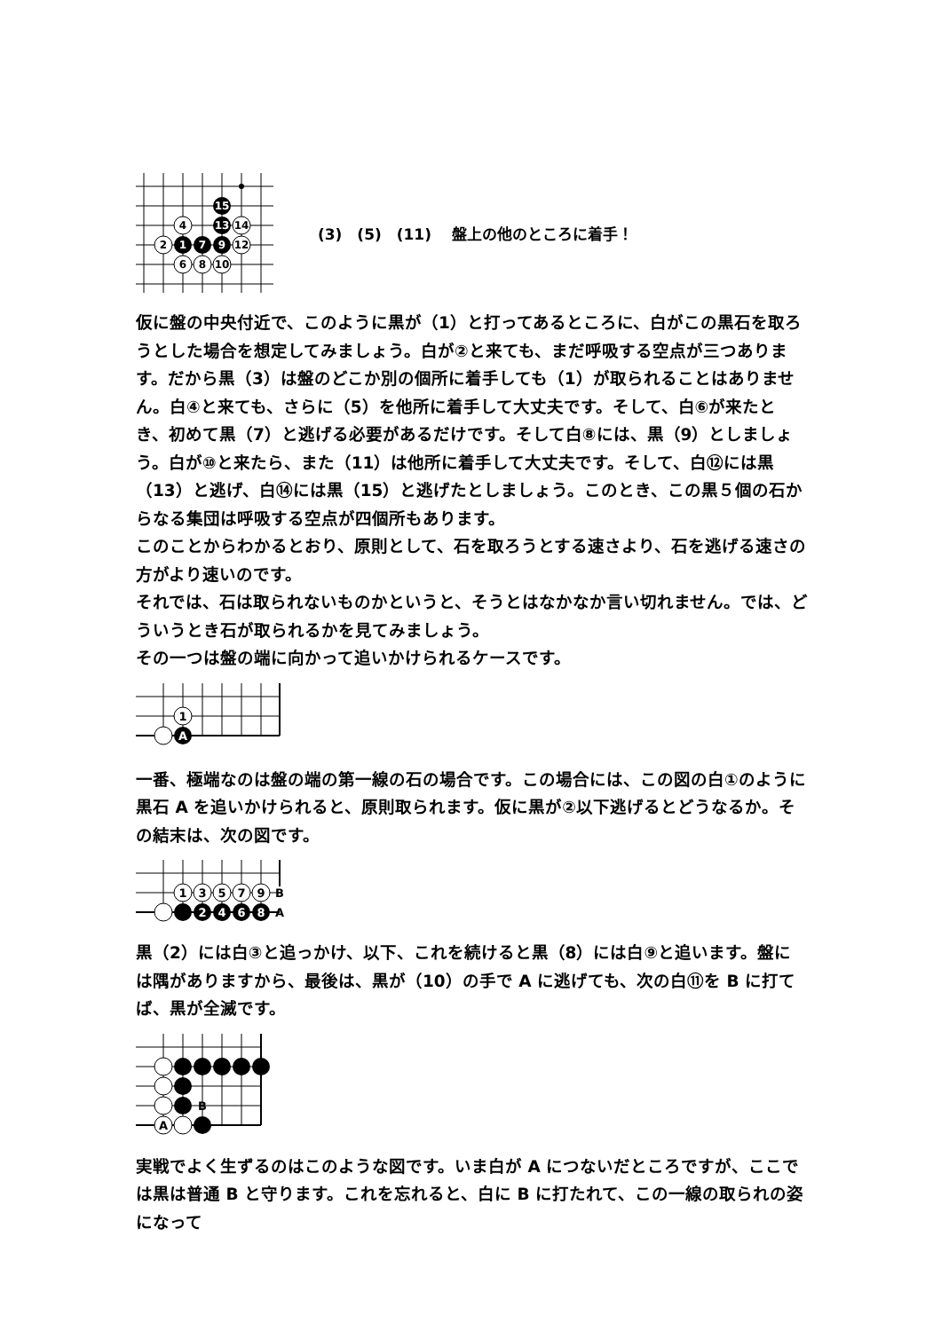15
4
13
14
2
1
7
9
12
6
8
10
(3)　(5)　(11)　 盤上の他のところに着手！
仮に盤の中央付近で、このように黒が（1）と打ってあるところに、白がこの黒石を取ろうとした場合を想定してみましょう。白が②と来ても、まだ呼吸する空点が三つあります。だから黒（3）は盤のどこか別の個所に着手しても（1）が取られることはありません。白④と来ても、さらに（5）を他所に着手して大丈夫です。そして、白⑥が来たとき、初めて黒（7）と逃げる必要があるだけです。そして白⑧には、黒（9）としましょう。白が⑩と来たら、また（11）は他所に着手して大丈夫です。そして、白⑫には黒（13）と逃げ、白⑭には黒（15）と逃げたとしましょう。このとき、この黒５個の石からなる集団は呼吸する空点が四個所もあります。
このことからわかるとおり、原則として、石を取ろうとする速さより、石を逃げる速さの方がより速いのです。
それでは、石は取られないものかというと、そうとはなかなか言い切れません。では、どういうとき石が取られるかを見てみましょう。
その一つは盤の端に向かって追いかけられるケースです。
1
A
一番、極端なのは盤の端の第一線の石の場合です。この場合には、この図の白①のように黒石 A を追いかけられると、原則取られます。仮に黒が②以下逃げるとどうなるか。その結末は、次の図です。
1
3
5
7
9
B
2
4
6
8
A
黒（2）には白③と追っかけ、以下、これを続けると黒（8）には白⑨と追います。盤には隅がありますから、最後は、黒が（10）の手で A に逃げても、次の白⑪を B に打てば、黒が全滅です。
B
A
実戦でよく生ずるのはこのような図です。いま白が A につないだところですが、ここでは黒は普通 B と守ります。これを忘れると、白に B に打たれて、この一線の取られの姿になって